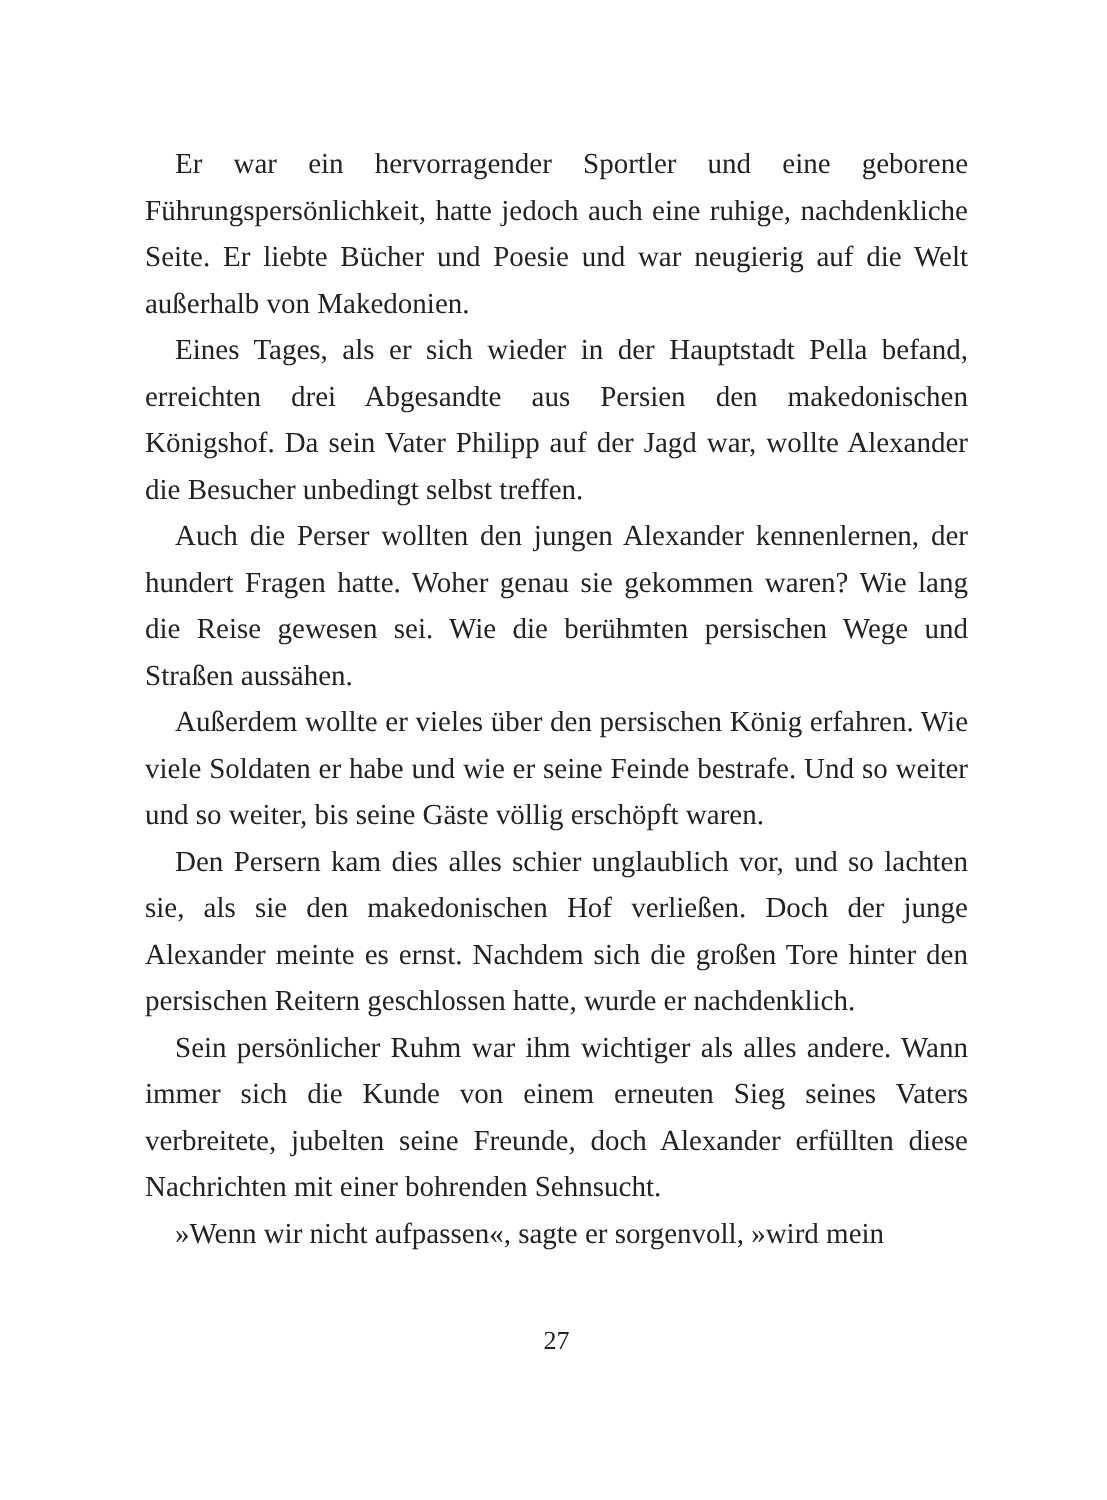Er war ein hervorragender Sportler und eine geborene Führungspersönlichkeit, hatte jedoch auch eine ruhige, nachdenkliche Seite. Er liebte Bücher und Poesie und war neugierig auf die Welt außerhalb von Makedonien.
Eines Tages, als er sich wieder in der Hauptstadt Pella befand, erreichten drei Abgesandte aus Persien den makedonischen Königshof. Da sein Vater Philipp auf der Jagd war, wollte Alexander die Besucher unbedingt selbst treffen.
Auch die Perser wollten den jungen Alexander kennenlernen, der hundert Fragen hatte. Woher genau sie gekommen waren? Wie lang die Reise gewesen sei. Wie die berühmten persischen Wege und Straßen aussähen.
Außerdem wollte er vieles über den persischen König erfahren. Wie viele Soldaten er habe und wie er seine Feinde bestrafe. Und so weiter und so weiter, bis seine Gäste völlig erschöpft waren.
Den Persern kam dies alles schier unglaublich vor, und so lachten sie, als sie den makedonischen Hof verließen. Doch der junge Alexander meinte es ernst. Nachdem sich die großen Tore hinter den persischen Reitern geschlossen hatte, wurde er nachdenklich.
Sein persönlicher Ruhm war ihm wichtiger als alles andere. Wann immer sich die Kunde von einem erneuten Sieg seines Vaters verbreitete, jubelten seine Freunde, doch Alexander erfüllten diese Nachrichten mit einer bohrenden Sehnsucht.
»Wenn wir nicht aufpassen«, sagte er sorgenvoll, »wird mein
27